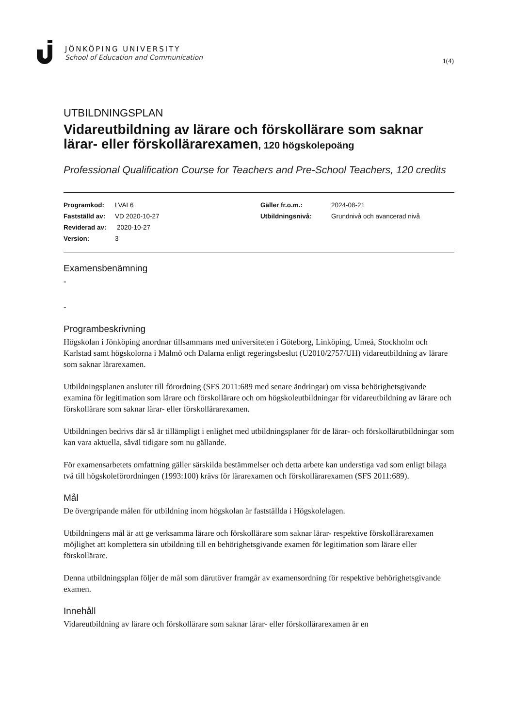JÖNKÖPING UNIVERSITY
School of Education and Communication
1(4)
UTBILDNINGSPLAN
Vidareutbildning av lärare och förskollärare som saknar lärar- eller förskollärarexamen, 120 högskolepoäng
Professional Qualification Course for Teachers and Pre-School Teachers, 120 credits
Programkod: LVAL6
Fastställd av: VD 2020-10-27
Reviderad av: 2020-10-27
Version: 3
Gäller fr.o.m.: 2024-08-21
Utbildningsnivå: Grundnivå och avancerad nivå
Examensbenämning
-
-
Programbeskrivning
Högskolan i Jönköping anordnar tillsammans med universiteten i Göteborg, Linköping, Umeå, Stockholm och Karlstad samt högskolorna i Malmö och Dalarna enligt regeringsbeslut (U2010/2757/UH) vidareutbildning av lärare som saknar lärarexamen.
Utbildningsplanen ansluter till förordning (SFS 2011:689 med senare ändringar) om vissa behörighetsgivande examina för legitimation som lärare och förskollärare och om högskoleutbildningar för vidareutbildning av lärare och förskollärare som saknar lärar- eller förskollärarexamen.
Utbildningen bedrivs där så är tillämpligt i enlighet med utbildningsplaner för de lärar- och förskollärutbildningar som kan vara aktuella, såväl tidigare som nu gällande.
För examensarbetets omfattning gäller särskilda bestämmelser och detta arbete kan understiga vad som enligt bilaga två till högskoleförordningen (1993:100) krävs för lärarexamen och förskollärarexamen (SFS 2011:689).
Mål
De övergripande målen för utbildning inom högskolan är fastställda i Högskolelagen.
Utbildningens mål är att ge verksamma lärare och förskollärare som saknar lärar- respektive förskollärarexamen möjlighet att komplettera sin utbildning till en behörighetsgivande examen för legitimation som lärare eller förskollärare.
Denna utbildningsplan följer de mål som därutöver framgår av examensordning för respektive behörighetsgivande examen.
Innehåll
Vidareutbildning av lärare och förskollärare som saknar lärar- eller förskollärarexamen är en